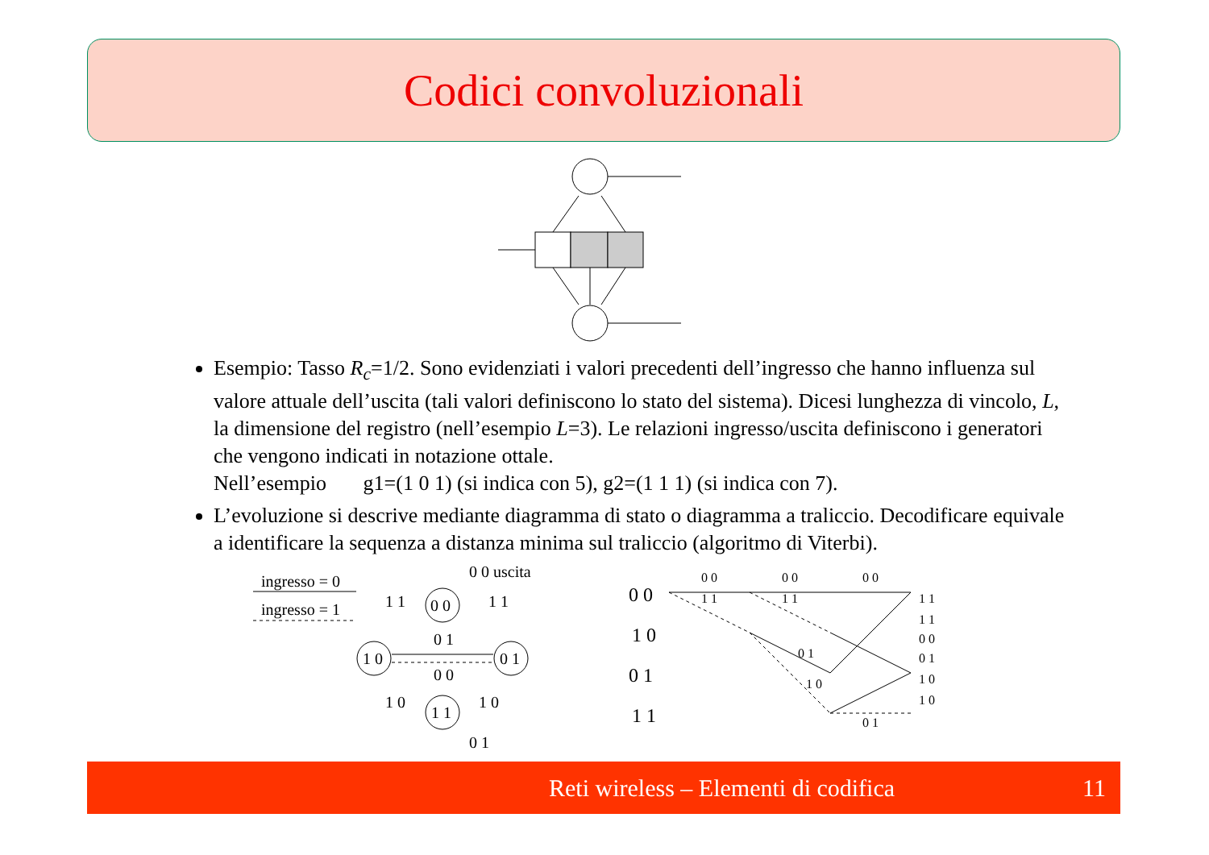Codici convoluzionali
Esempio: Tasso R<sub>c</sub>=1/2. Sono evidenziati i valori precedenti dell’ingresso che hanno influenza sul valore attuale dell’uscita (tali valori definiscono lo stato del sistema). Dicesi lunghezza di vincolo, L, la dimensione del registro (nell’esempio L=3). Le relazioni ingresso/uscita definiscono i generatori che vengono indicati in notazione ottale.
Nell’esempio g1=(1 0 1) (si indica con 5), g2=(1 1 1) (si indica con 7).
L’evoluzione si descrive mediante diagramma di stato o diagramma a traliccio. Decodificare equivale a identificare la sequenza a distanza minima sul traliccio (algoritmo di Viterbi).
ingresso = 0
ingresso = 1
0 0
1 0
0 1
1 1
0 0 uscita
1 1
1 1
0 1
0 0
1 0
1 0
0 1
0 0
1 0
0 1
1 1
0 0
0 0
0 0
1 1
1 1
0 1
1 0
0 1
1 1
1 1
0 0
0 1
1 0
1 0
Reti wireless – Elementi di codifica 11